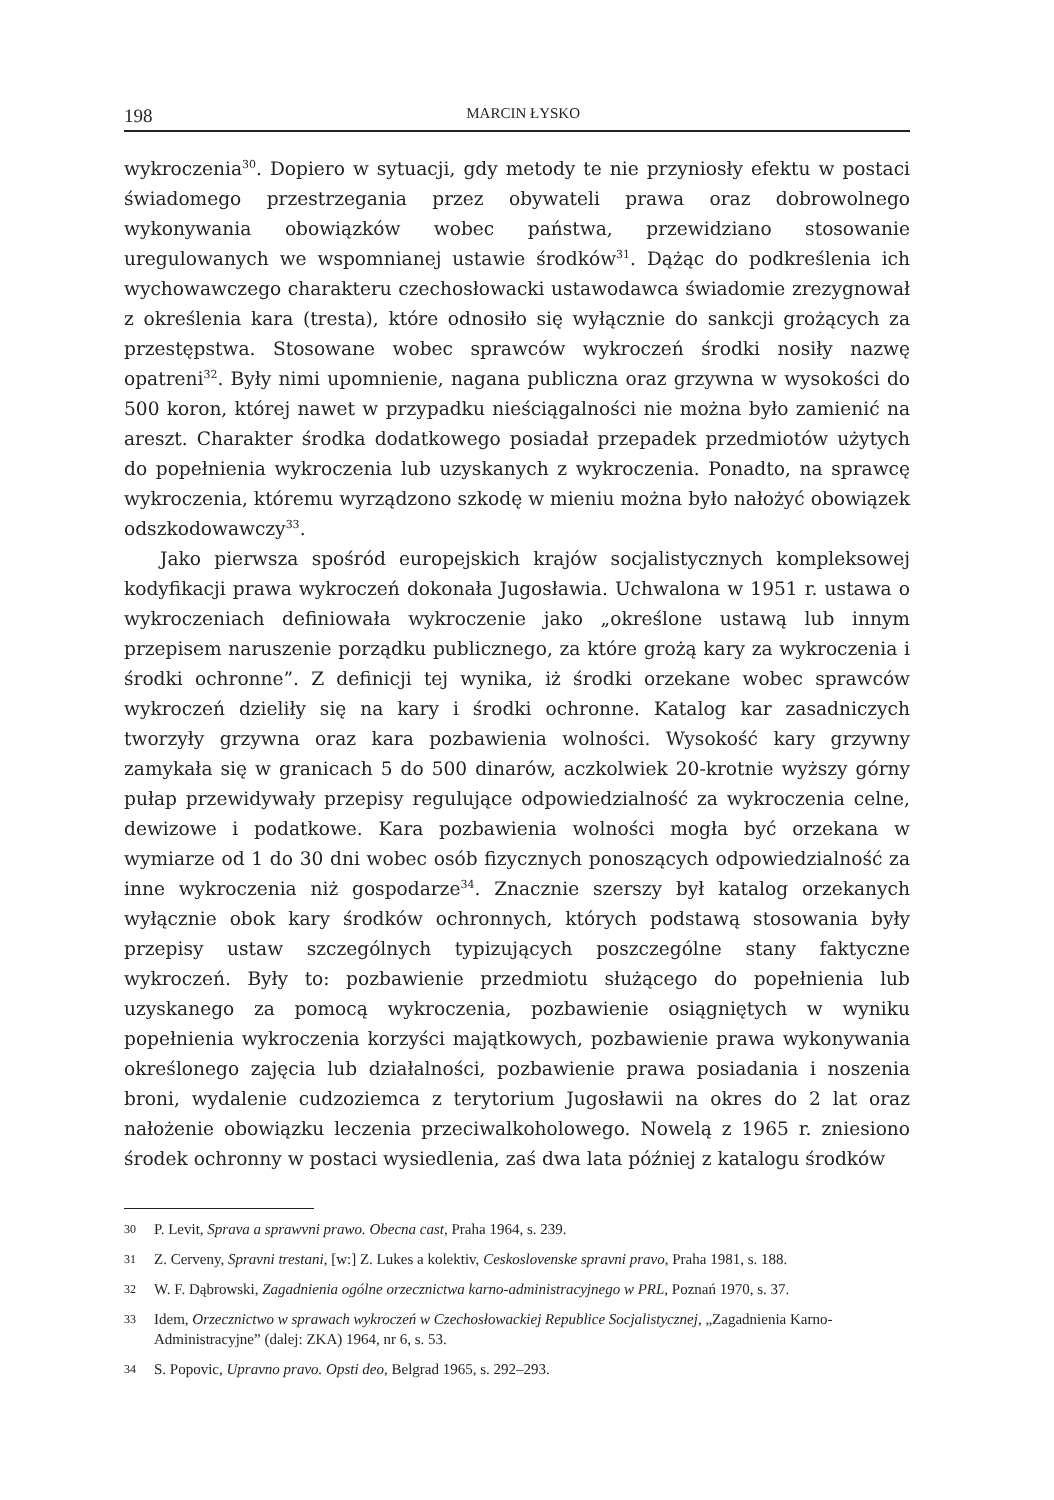198 MARCIN ŁYSKO
wykroczenia<sup>30</sup>. Dopiero w sytuacji, gdy metody te nie przyniosły efektu w postaci świadomego przestrzegania przez obywateli prawa oraz dobrowolnego wykonywania obowiązków wobec państwa, przewidziano stosowanie uregulowanych we wspomnianej ustawie środków<sup>31</sup>. Dążąc do podkreślenia ich wychowawczego charakteru czechosłowacki ustawodawca świadomie zrezygnował z określenia kara (tresta), które odnosiło się wyłącznie do sankcji grożących za przestępstwa. Stosowane wobec sprawców wykroczeń środki nosiły nazwę opatreni<sup>32</sup>. Były nimi upomnienie, nagana publiczna oraz grzywna w wysokości do 500 koron, której nawet w przypadku nieściągalności nie można było zamienić na areszt. Charakter środka dodatkowego posiadał przepadek przedmiotów użytych do popełnienia wykroczenia lub uzyskanych z wykroczenia. Ponadto, na sprawcę wykroczenia, któremu wyrządzono szkodę w mieniu można było nałożyć obowiązek odszkodowawczy<sup>33</sup>.
Jako pierwsza spośród europejskich krajów socjalistycznych kompleksowej kodyfikacji prawa wykroczeń dokonała Jugosławia. Uchwalona w 1951 r. ustawa o wykroczeniach definiowała wykroczenie jako „określone ustawą lub innym przepisem naruszenie porządku publicznego, za które grożą kary za wykroczenia i środki ochronne”. Z definicji tej wynika, iż środki orzekane wobec sprawców wykroczeń dzieliły się na kary i środki ochronne. Katalog kar zasadniczych tworzyły grzywna oraz kara pozbawienia wolności. Wysokość kary grzywny zamykała się w granicach 5 do 500 dinarów, aczkolwiek 20-krotnie wyższy górny pułap przewidywały przepisy regulujące odpowiedzialność za wykroczenia celne, dewizowe i podatkowe. Kara pozbawienia wolności mogła być orzekana w wymiarze od 1 do 30 dni wobec osób fizycznych ponoszących odpowiedzialność za inne wykroczenia niż gospodarze<sup>34</sup>. Znacznie szerszy był katalog orzekanych wyłącznie obok kary środków ochronnych, których podstawą stosowania były przepisy ustaw szczególnych typizujących poszczególne stany faktyczne wykroczeń. Były to: pozbawienie przedmiotu służącego do popełnienia lub uzyskanego za pomocą wykroczenia, pozbawienie osiągniętych w wyniku popełnienia wykroczenia korzyści majątkowych, pozbawienie prawa wykonywania określonego zajęcia lub działalności, pozbawienie prawa posiadania i noszenia broni, wydalenie cudzoziemca z terytorium Jugosławii na okres do 2 lat oraz nałożenie obowiązku leczenia przeciwalkoholowego. Nowelą z 1965 r. zniesiono środek ochronny w postaci wysiedlenia, zaś dwa lata później z katalogu środków
30 P. Levit, Sprava a sprawvni prawo. Obecna cast, Praha 1964, s. 239.
31 Z. Cerveny, Spravni trestani, [w:] Z. Lukes a kolektiv, Ceskoslovenske spravni pravo, Praha 1981, s. 188.
32 W. F. Dąbrowski, Zagadnienia ogólne orzecznictwa karno-administracyjnego w PRL, Poznań 1970, s. 37.
33 Idem, Orzecznictwo w sprawach wykroczeń w Czechosłowackiej Republice Socjalistycznej, „Zagadnienia Karno-Administracyjne” (dalej: ZKA) 1964, nr 6, s. 53.
34 S. Popovic, Upravno pravo. Opsti deo, Belgrad 1965, s. 292–293.